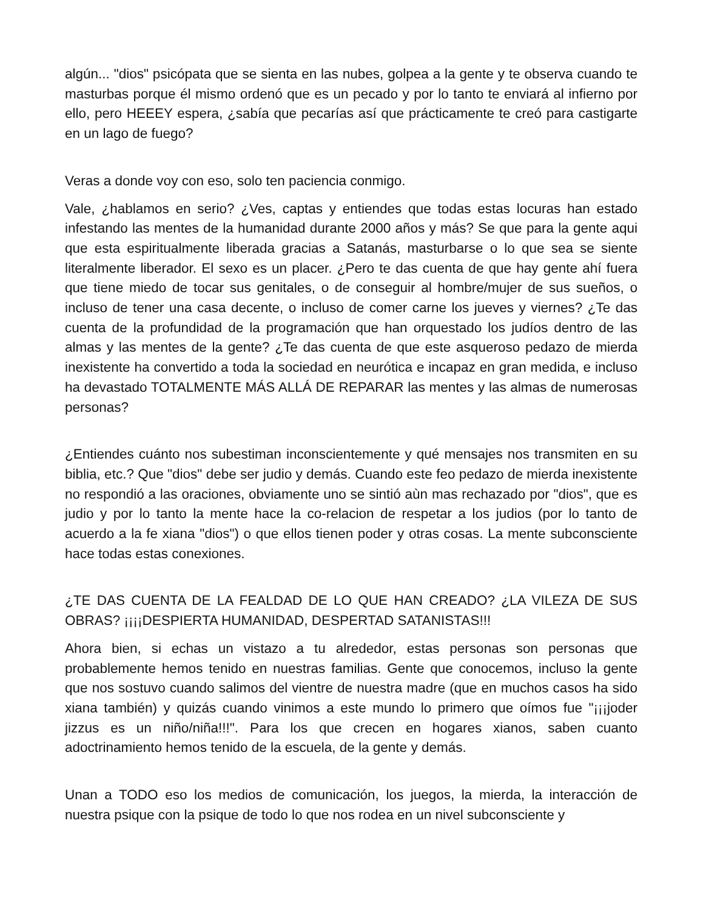algún... "dios" psicópata que se sienta en las nubes, golpea a la gente y te observa cuando te masturbas porque él mismo ordenó que es un pecado y por lo tanto te enviará al infierno por ello, pero HEEEY espera, ¿sabía que pecarías así que prácticamente te creó para castigarte en un lago de fuego?
Veras a donde voy con eso, solo ten paciencia conmigo.
Vale, ¿hablamos en serio? ¿Ves, captas y entiendes que todas estas locuras han estado infestando las mentes de la humanidad durante 2000 años y más? Se que para la gente aqui que esta espiritualmente liberada gracias a Satanás, masturbarse o lo que sea se siente literalmente liberador. El sexo es un placer. ¿Pero te das cuenta de que hay gente ahí fuera que tiene miedo de tocar sus genitales, o de conseguir al hombre/mujer de sus sueños, o incluso de tener una casa decente, o incluso de comer carne los jueves y viernes? ¿Te das cuenta de la profundidad de la programación que han orquestado los judíos dentro de las almas y las mentes de la gente? ¿Te das cuenta de que este asqueroso pedazo de mierda inexistente ha convertido a toda la sociedad en neurótica e incapaz en gran medida, e incluso ha devastado TOTALMENTE MÁS ALLÁ DE REPARAR las mentes y las almas de numerosas personas?
¿Entiendes cuánto nos subestiman inconscientemente y qué mensajes nos transmiten en su biblia, etc.? Que "dios" debe ser judio y demás. Cuando este feo pedazo de mierda inexistente no respondió a las oraciones, obviamente uno se sintió aùn mas rechazado por "dios", que es judio y por lo tanto la mente hace la co-relacion de respetar a los judios (por lo tanto de acuerdo a la fe xiana "dios") o que ellos tienen poder y otras cosas. La mente subconsciente hace todas estas conexiones.
¿TE DAS CUENTA DE LA FEALDAD DE LO QUE HAN CREADO? ¿LA VILEZA DE SUS OBRAS? ¡¡¡¡DESPIERTA HUMANIDAD, DESPERTAD SATANISTAS!!!
Ahora bien, si echas un vistazo a tu alrededor, estas personas son personas que probablemente hemos tenido en nuestras familias. Gente que conocemos, incluso la gente que nos sostuvo cuando salimos del vientre de nuestra madre (que en muchos casos ha sido xiana también) y quizás cuando vinimos a este mundo lo primero que oímos fue "¡¡¡joder jizzus es un niño/niña!!!". Para los que crecen en hogares xianos, saben cuanto adoctrinamiento hemos tenido de la escuela, de la gente y demás.
Unan a TODO eso los medios de comunicación, los juegos, la mierda, la interacción de nuestra psique con la psique de todo lo que nos rodea en un nivel subconsciente y